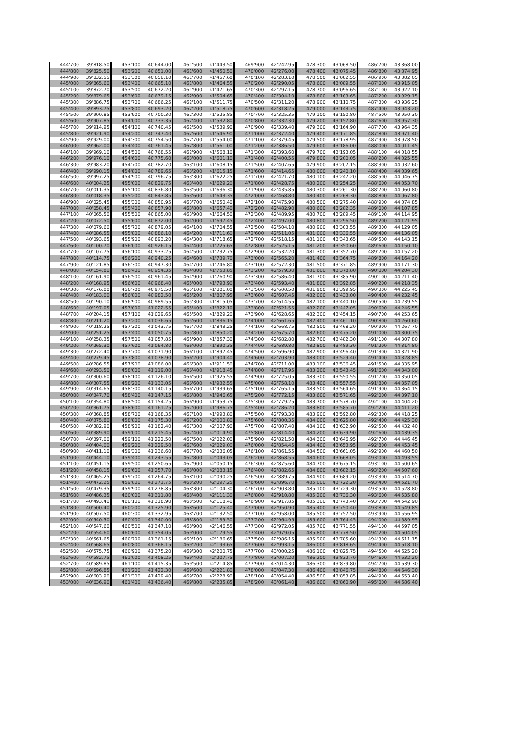| 444'700 | 39'818.50 | 453'100 | 40'644.00 | 461'500 | 41'443.50 | 469'900 | 42'242.95 | 478'300 | 43'068.50 | 486'700 | 43'868.00 |
| 444'800 | 39'825.50 | 453'200 | 40'651.00 | 461'600 | 41'450.50 | 470'000 | 42'276.00 | 478'400 | 43'075.45 | 486'800 | 43'874.95 |
| 444'900 | 39'832.55 | 453'300 | 40'658.10 | 461'700 | 41'457.60 | 470'100 | 42'283.10 | 478'500 | 43'082.55 | 486'900 | 43'882.05 |
| 445'000 | 39'865.60 | 453'400 | 40'665.10 | 461'800 | 41'464.55 | 470'200 | 42'290.05 | 478'600 | 43'089.55 | 487'000 | 43'915.05 |
| 445'100 | 39'872.70 | 453'500 | 40'672.20 | 461'900 | 41'471.65 | 470'300 | 42'297.15 | 478'700 | 43'096.65 | 487'100 | 43'922.10 |
| 445'200 | 39'879.65 | 453'600 | 40'679.15 | 462'000 | 41'504.65 | 470'400 | 42'304.10 | 478'800 | 43'103.65 | 487'200 | 43'929.15 |
| 445'300 | 39'886.75 | 453'700 | 40'686.25 | 462'100 | 41'511.75 | 470'500 | 42'311.20 | 478'900 | 43'110.75 | 487'300 | 43'936.25 |
| 445'400 | 39'893.75 | 453'800 | 40'693.20 | 462'200 | 41'518.75 | 470'600 | 42'318.25 | 479'000 | 43'143.75 | 487'400 | 43'943.20 |
| 445'500 | 39'900.85 | 453'900 | 40'700.30 | 462'300 | 41'525.85 | 470'700 | 42'325.35 | 479'100 | 43'150.80 | 487'500 | 43'950.30 |
| 445'600 | 39'907.85 | 454'000 | 40'733.35 | 462'400 | 41'532.80 | 470'800 | 42'332.30 | 479'200 | 43'157.80 | 487'600 | 43'957.30 |
| 445'700 | 39'914.95 | 454'100 | 40'740.45 | 462'500 | 41'539.90 | 470'900 | 42'339.40 | 479'300 | 43'164.90 | 487'700 | 43'964.35 |
| 445'800 | 39'921.90 | 454'200 | 40'747.40 | 462'600 | 41'546.90 | 471'000 | 42'372.40 | 479'400 | 43'171.85 | 487'800 | 43'971.40 |
| 445'900 | 39'929.00 | 454'300 | 40'754.50 | 462'700 | 41'554.00 | 471'100 | 42'379.45 | 479'500 | 43'178.95 | 487'900 | 43'978.50 |
| 446'000 | 39'962.00 | 454'400 | 40'761.45 | 462'800 | 41'561.00 | 471'200 | 42'386.50 | 479'600 | 43'186.00 | 488'000 | 44'011.45 |
| 446'100 | 39'969.10 | 454'500 | 40'768.55 | 462'900 | 41'568.10 | 471'300 | 42'393.60 | 479'700 | 43'193.05 | 488'100 | 44'018.55 |
| 446'200 | 39'976.10 | 454'600 | 40'775.60 | 463'000 | 41'601.10 | 471'400 | 42'400.55 | 479'800 | 43'200.05 | 488'200 | 44'025.55 |
| 446'300 | 39'983.20 | 454'700 | 40'782.70 | 463'100 | 41'608.15 | 471'500 | 42'407.65 | 479'900 | 43'207.15 | 488'300 | 44'032.60 |
| 446'400 | 39'990.15 | 454'800 | 40'789.65 | 463'200 | 41'615.15 | 471'600 | 42'414.65 | 480'000 | 43'240.10 | 488'400 | 44'039.65 |
| 446'500 | 39'997.25 | 454'900 | 40'796.75 | 463'300 | 41'622.25 | 471'700 | 42'421.70 | 480'100 | 43'247.20 | 488'500 | 44'046.75 |
| 446'600 | 40'004.25 | 455'000 | 40'829.75 | 463'400 | 41'629.20 | 471'800 | 42'428.75 | 480'200 | 43'254.25 | 488'600 | 44'053.70 |
| 446'700 | 40'011.35 | 455'100 | 40'836.80 | 463'500 | 41'636.30 | 471'900 | 42'435.85 | 480'300 | 43'261.30 | 488'700 | 44'060.80 |
| 446'800 | 40'018.35 | 455'200 | 40'843.85 | 463'600 | 41'643.35 | 472'000 | 42'468.80 | 480'400 | 43'268.30 | 488'800 | 44'067.80 |
| 446'900 | 40'025.45 | 455'300 | 40'850.95 | 463'700 | 41'650.40 | 472'100 | 42'475.90 | 480'500 | 43'275.40 | 488'900 | 44'074.85 |
| 447'000 | 40'058.45 | 455'400 | 40'857.90 | 463'800 | 41'657.40 | 472'200 | 42'482.90 | 480'600 | 43'282.35 | 489'000 | 44'107.85 |
| 447'100 | 40'065.50 | 455'500 | 40'865.00 | 463'900 | 41'664.50 | 472'300 | 42'489.95 | 480'700 | 43'289.45 | 489'100 | 44'114.95 |
| 447'200 | 40'072.50 | 455'600 | 40'872.00 | 464'000 | 41'697.45 | 472'400 | 42'497.00 | 480'800 | 43'296.50 | 489'200 | 44'121.95 |
| 447'300 | 40'079.60 | 455'700 | 40'879.05 | 464'100 | 41'704.55 | 472'500 | 42'504.10 | 480'900 | 43'303.55 | 489'300 | 44'129.05 |
| 447'400 | 40'086.55 | 455'800 | 40'886.10 | 464'200 | 41'711.60 | 472'600 | 42'511.05 | 481'000 | 43'336.55 | 489'400 | 44'136.05 |
| 447'500 | 40'093.65 | 455'900 | 40'893.20 | 464'300 | 41'718.65 | 472'700 | 42'518.15 | 481'100 | 43'343.65 | 489'500 | 44'143.15 |
| 447'600 | 40'100.70 | 456'000 | 40'926.15 | 464'400 | 41'725.65 | 472'800 | 42'525.15 | 481'200 | 43'350.60 | 489'600 | 44'150.10 |
| 447'700 | 40'107.75 | 456'100 | 40'933.25 | 464'500 | 41'732.75 | 472'900 | 42'532.20 | 481'300 | 43'357.70 | 489'700 | 44'157.20 |
| 447'800 | 40'114.75 | 456'200 | 40'940.25 | 464'600 | 41'739.70 | 473'000 | 42'565.20 | 481'400 | 43'364.75 | 489'800 | 44'164.20 |
| 447'900 | 40'121.85 | 456'300 | 40'947.30 | 464'700 | 41'746.80 | 473'100 | 42'572.30 | 481'500 | 43'371.85 | 489'900 | 44'171.30 |
| 448'000 | 40'154.80 | 456'400 | 40'954.35 | 464'800 | 41'753.85 | 473'200 | 42'579.30 | 481'600 | 43'378.80 | 490'000 | 44'204.30 |
| 448'100 | 40'161.90 | 456'500 | 40'961.45 | 464'900 | 41'760.90 | 473'300 | 42'586.40 | 481'700 | 43'385.90 | 490'100 | 44'211.40 |
| 448'200 | 40'168.95 | 456'600 | 40'968.40 | 465'000 | 41'793.90 | 473'400 | 42'593.40 | 481'800 | 43'392.85 | 490'200 | 44'218.35 |
| 448'300 | 40'176.00 | 456'700 | 40'975.50 | 465'100 | 41'801.00 | 473'500 | 42'600.50 | 481'900 | 43'399.95 | 490'300 | 44'225.45 |
| 448'400 | 40'183.00 | 456'800 | 40'982.50 | 465'200 | 41'807.95 | 473'600 | 42'607.45 | 482'000 | 43'433.00 | 490'400 | 44'232.45 |
| 448'500 | 40'190.10 | 456'900 | 40'989.55 | 465'300 | 41'815.05 | 473'700 | 42'614.55 | 482'100 | 43'440.10 | 490'500 | 44'239.55 |
| 448'600 | 40'197.05 | 457'000 | 41'022.55 | 465'400 | 41'822.10 | 473'800 | 42'621.55 | 482'200 | 43'447.05 | 490'600 | 44'246.55 |
| 448'700 | 40'204.15 | 457'100 | 41'029.65 | 465'500 | 41'829.20 | 473'900 | 42'628.65 | 482'300 | 43'454.15 | 490'700 | 44'253.65 |
| 448'800 | 40'211.20 | 457'200 | 41'036.65 | 465'600 | 41'836.15 | 474'000 | 42'661.65 | 482'400 | 43'461.10 | 490'800 | 44'260.60 |
| 448'900 | 40'218.25 | 457'300 | 41'043.75 | 465'700 | 41'843.25 | 474'100 | 42'668.75 | 482'500 | 43'468.20 | 490'900 | 44'267.70 |
| 449'000 | 40'251.25 | 457'400 | 41'050.75 | 465'800 | 41'850.20 | 474'200 | 42'675.70 | 482'600 | 43'475.20 | 491'000 | 44'300.75 |
| 449'100 | 40'258.35 | 457'500 | 41'057.85 | 465'900 | 41'857.30 | 474'300 | 42'682.80 | 482'700 | 43'482.30 | 491'100 | 44'307.80 |
| 449'200 | 40'265.30 | 457'600 | 41'064.80 | 466'000 | 41'890.35 | 474'400 | 42'689.80 | 482'800 | 43'489.30 | 491'200 | 44'314.80 |
| 449'300 | 40'272.40 | 457'700 | 41'071.90 | 466'100 | 41'897.45 | 474'500 | 42'696.90 | 482'900 | 43'496.40 | 491'300 | 44'321.90 |
| 449'400 | 40'279.45 | 457'800 | 41'078.90 | 466'200 | 41'904.40 | 474'600 | 42'703.90 | 483'000 | 43'529.40 | 491'400 | 44'328.85 |
| 449'500 | 40'286.55 | 457'900 | 41'086.00 | 466'300 | 41'911.50 | 474'700 | 42'711.00 | 483'100 | 43'536.45 | 491'500 | 44'335.95 |
| 449'600 | 40'293.50 | 458'000 | 41'119.00 | 466'400 | 41'918.45 | 474'800 | 42'717.95 | 483'200 | 43'543.45 | 491'600 | 44'343.00 |
| 449'700 | 40'300.60 | 458'100 | 41'126.10 | 466'500 | 41'925.55 | 474'900 | 42'725.05 | 483'300 | 43'550.55 | 491'700 | 44'350.05 |
| 449'800 | 40'307.55 | 458'200 | 41'133.05 | 466'600 | 41'932.55 | 475'000 | 42'758.10 | 483'400 | 43'557.55 | 491'800 | 44'357.05 |
| 449'900 | 40'314.65 | 458'300 | 41'140.15 | 466'700 | 41'939.65 | 475'100 | 42'765.15 | 483'500 | 43'564.65 | 491'900 | 44'364.15 |
| 450'000 | 40'347.70 | 458'400 | 41'147.15 | 466'800 | 41'946.65 | 475'200 | 42'772.15 | 483'600 | 43'571.65 | 492'000 | 44'397.10 |
| 450'100 | 40'354.80 | 458'500 | 41'154.25 | 466'900 | 41'953.75 | 475'300 | 42'779.25 | 483'700 | 43'578.70 | 492'100 | 44'404.20 |
| 450'200 | 40'361.75 | 458'600 | 41'161.25 | 467'000 | 41'986.75 | 475'400 | 42'786.20 | 483'800 | 43'585.70 | 492'200 | 44'411.20 |
| 450'300 | 40'368.85 | 458'700 | 41'168.35 | 467'100 | 41'993.80 | 475'500 | 42'793.30 | 483'900 | 43'592.80 | 492'300 | 44'418.25 |
| 450'400 | 40'375.80 | 458'800 | 41'175.30 | 467'200 | 42'000.80 | 475'600 | 42'800.35 | 484'000 | 43'625.80 | 492'400 | 44'425.30 |
| 450'500 | 40'382.90 | 458'900 | 41'182.40 | 467'300 | 42'007.90 | 475'700 | 42'807.40 | 484'100 | 43'632.90 | 492'500 | 44'432.40 |
| 450'600 | 40'389.90 | 459'000 | 41'215.45 | 467'400 | 42'014.90 | 475'800 | 42'814.40 | 484'200 | 43'639.90 | 492'600 | 44'439.35 |
| 450'700 | 40'397.00 | 459'100 | 41'222.50 | 467'500 | 42'022.00 | 475'900 | 42'821.50 | 484'300 | 43'646.95 | 492'700 | 44'446.45 |
| 450'800 | 40'404.00 | 459'200 | 41'229.50 | 467'600 | 42'029.00 | 476'000 | 42'854.45 | 484'400 | 43'653.95 | 492'800 | 44'453.45 |
| 450'900 | 40'411.10 | 459'300 | 41'236.60 | 467'700 | 42'036.05 | 476'100 | 42'861.55 | 484'500 | 43'661.05 | 492'900 | 44'460.50 |
| 451'000 | 40'444.10 | 459'400 | 41'243.55 | 467'800 | 42'043.05 | 476'200 | 42'868.55 | 484'600 | 43'668.05 | 493'000 | 44'493.55 |
| 451'100 | 40'451.15 | 459'500 | 41'250.65 | 467'900 | 42'050.15 | 476'300 | 42'875.60 | 484'700 | 43'675.15 | 493'100 | 44'500.65 |
| 451'200 | 40'458.15 | 459'600 | 41'257.70 | 468'000 | 42'083.15 | 476'400 | 42'882.65 | 484'800 | 43'682.15 | 493'200 | 44'507.60 |
| 451'300 | 40'465.25 | 459'700 | 41'264.75 | 468'100 | 42'090.25 | 476'500 | 42'889.75 | 484'900 | 43'689.20 | 493'300 | 44'514.70 |
| 451'400 | 40'472.25 | 459'800 | 41'271.75 | 468'200 | 42'097.25 | 476'600 | 42'896.70 | 485'000 | 43'722.20 | 493'400 | 44'521.70 |
| 451'500 | 40'479.35 | 459'900 | 41'278.85 | 468'300 | 42'104.30 | 476'700 | 42'903.80 | 485'100 | 43'729.30 | 493'500 | 44'528.80 |
| 451'600 | 40'486.35 | 460'000 | 41'311.80 | 468'400 | 42'111.30 | 476'800 | 42'910.80 | 485'200 | 43'736.30 | 493'600 | 44'535.80 |
| 451'700 | 40'493.40 | 460'100 | 41'318.90 | 468'500 | 42'118.40 | 476'900 | 42'917.85 | 485'300 | 43'743.40 | 493'700 | 44'542.90 |
| 451'800 | 40'500.40 | 460'200 | 41'325.90 | 468'600 | 42'125.40 | 477'000 | 42'950.90 | 485'400 | 43'750.40 | 493'800 | 44'549.85 |
| 451'900 | 40'507.50 | 460'300 | 41'332.95 | 468'700 | 42'132.50 | 477'100 | 42'958.00 | 485'500 | 43'757.50 | 493'900 | 44'556.95 |
| 452'000 | 40'540.50 | 460'400 | 41'340.00 | 468'800 | 42'139.50 | 477'200 | 42'964.95 | 485'600 | 43'764.45 | 494'000 | 44'589.95 |
| 452'100 | 40'547.60 | 460'500 | 41'347.10 | 468'900 | 42'146.55 | 477'300 | 42'972.05 | 485'700 | 43'771.55 | 494'100 | 44'597.05 |
| 452'200 | 40'554.60 | 460'600 | 41'354.05 | 469'000 | 42'179.55 | 477'400 | 42'979.05 | 485'800 | 43'778.50 | 494'200 | 44'604.05 |
| 452'300 | 40'561.65 | 460'700 | 41'361.15 | 469'100 | 42'186.65 | 477'500 | 42'986.15 | 485'900 | 43'785.60 | 494'300 | 44'611.15 |
| 452'400 | 40'568.65 | 460'800 | 41'368.15 | 469'200 | 42'193.65 | 477'600 | 42'993.15 | 486'000 | 43'818.65 | 494'400 | 44'618.10 |
| 452'500 | 40'575.75 | 460'900 | 41'375.20 | 469'300 | 42'200.75 | 477'700 | 43'000.25 | 486'100 | 43'825.75 | 494'500 | 44'625.20 |
| 452'600 | 40'582.75 | 461'000 | 41'408.25 | 469'400 | 42'207.75 | 477'800 | 43'007.20 | 486'200 | 43'832.70 | 494'600 | 44'632.20 |
| 452'700 | 40'589.85 | 461'100 | 41'415.35 | 469'500 | 42'214.85 | 477'900 | 43'014.30 | 486'300 | 43'839.80 | 494'700 | 44'639.30 |
| 452'800 | 40'596.85 | 461'200 | 41'422.30 | 469'600 | 42'221.80 | 478'000 | 43'047.30 | 486'400 | 43'846.75 | 494'800 | 44'646.30 |
| 452'900 | 40'603.90 | 461'300 | 41'429.40 | 469'700 | 42'228.90 | 478'100 | 43'054.40 | 486'500 | 43'853.85 | 494'900 | 44'653.40 |
| 453'000 | 40'636.90 | 461'400 | 41'436.40 | 469'800 | 42'235.85 | 478'200 | 43'061.40 | 486'600 | 43'860.90 | 495'000 | 44'686.40 |